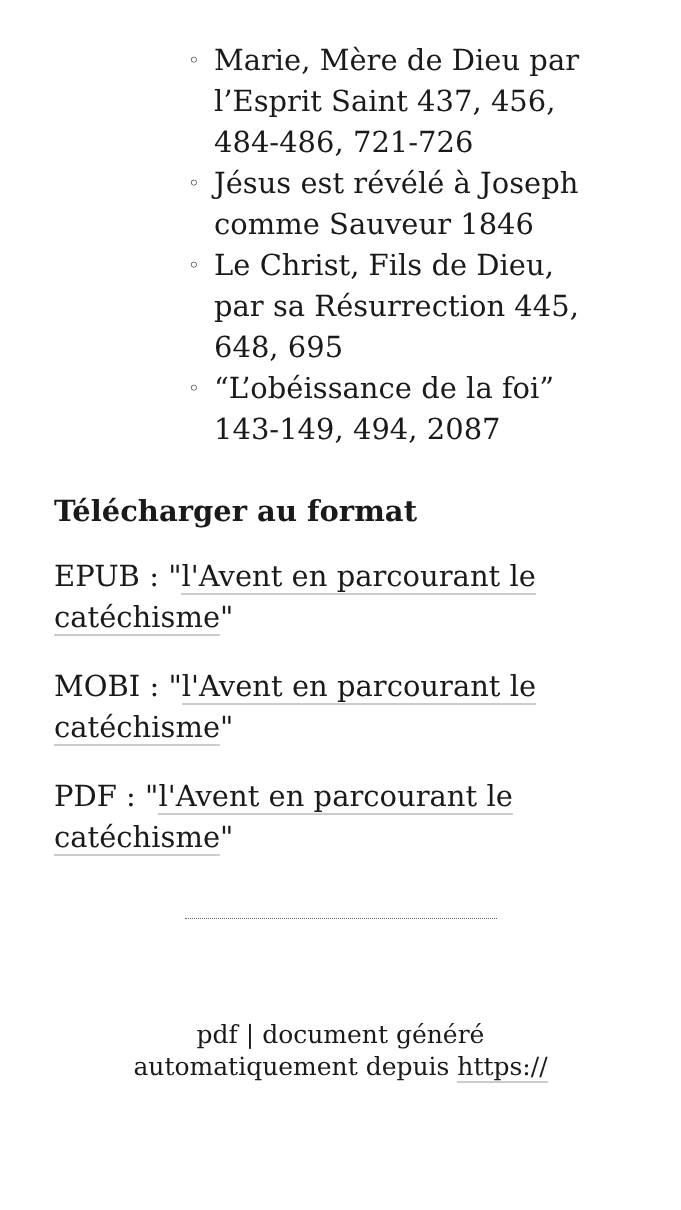◦ Marie, Mère de Dieu par l’Esprit Saint 437, 456, 484-486, 721-726
◦ Jésus est révélé à Joseph comme Sauveur 1846
◦ Le Christ, Fils de Dieu, par sa Résurrection 445, 648, 695
◦ “L’obéissance de la foi” 143-149, 494, 2087
Télécharger au format
EPUB : "l'Avent en parcourant le catéchisme"
MOBI : "l'Avent en parcourant le catéchisme"
PDF : "l'Avent en parcourant le catéchisme"
pdf | document généré
automatiquement depuis https://